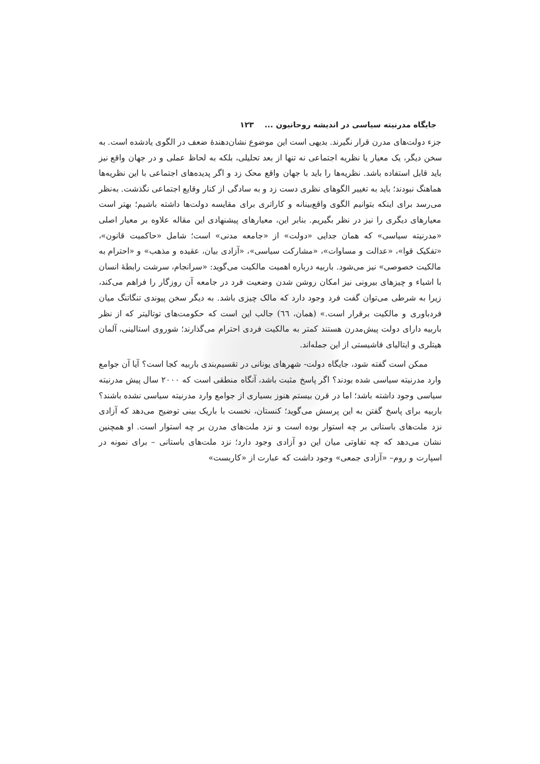جایگاه مدرنیته سیاسی در اندیشه روحانیون ... ۱۲۳
جزء دولت‌های مدرن قرار نگیرند. بدیهی است این موضوع نشان‌دهندهٔ ضعف در الگوی یادشده است. به سخن دیگر، یک معیار یا نظریه اجتماعی نه تنها از بعد تحلیلی، بلکه به لحاظ عملی و در جهان واقع نیز باید قابل استفاده باشد. نظریه‌ها را باید با جهان واقع محک زد و اگر پدیده‌های اجتماعی با این نظریه‌ها هماهنگ نبودند؛ باید به تغییر الگوهای نظری دست زد و به سادگی از کنار وقایع اجتماعی نگذشت. به‌نظر می‌رسد برای اینکه بتوانیم الگوی واقع‌بینانه و کاراتری برای مقایسه دولت‌ها داشته باشیم؛ بهتر است معیارهای دیگری را نیز در نظر بگیریم. بنابر این، معیارهای پیشنهادی این مقاله علاوه بر معیار اصلی «مدرنیته سیاسی» که همان جدایی «دولت» از «جامعه مدنی» است؛ شامل «حاکمیت قانون»، «تفکیک قوا»، «عدالت و مساوات»، «مشارکت سیاسی»، «آزادی بیان، عقیده و مذهب» و «احترام به مالکیت خصوصی» نیز می‌شود. باربیه درباره اهمیت مالکیت می‌گوید: «سرانجام، سرشت رابطهٔ انسان با اشیاء و چیزهای بیرونی نیز امکان روشن شدن وضعیت فرد در جامعه آن روزگار را فراهم می‌کند، زیرا به شرطی می‌توان گفت فرد وجود دارد که مالک چیزی باشد. به دیگر سخن پیوندی تنگاتنگ میان فردباوری و مالکیت برقرار است.» (همان، ٦٦) جالب این است که حکومت‌های توتالیتر که از نظر باربیه دارای دولت پیش‌مدرن هستند کمتر به مالکیت فردی احترام می‌گذارند؛ شوروی استالینی، آلمان هیتلری و ایتالیای فاشیستی از این جمله‌اند.
ممکن است گفته شود، جایگاه دولت- شهرهای یونانی در تقسیم‌بندی باربیه کجا است؟ آیا آن جوامع وارد مدرنیته سیاسی شده بودند؟ اگر پاسخ مثبت باشد، آنگاه منطقی است که ۲۰۰۰ سال پیش مدرنیته سیاسی وجود داشته باشد؛ اما در قرن بیستم هنوز بسیاری از جوامع وارد مدرنیته سیاسی نشده باشند؟ باربیه برای پاسخ گفتن به این پرسش می‌گوید؛ کنستان، نخست با باریک بینی توضیح می‌دهد که آزادی نزد ملت‌های باستانی بر چه استوار بوده است و نزد ملت‌های مدرن بر چه استوار است. او همچنین نشان می‌دهد که چه تفاوتی میان این دو آزادی وجود دارد؛ نزد ملت‌های باستانی – برای نمونه در اسپارت و روم– «آزادی جمعی» وجود داشت که عبارت از «کاربست»